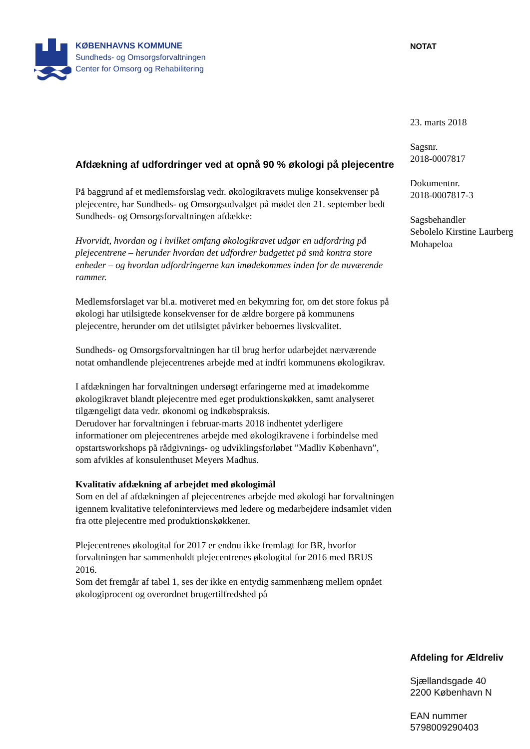KØBENHAVNS KOMMUNE
Sundheds- og Omsorgsforvaltningen
Center for Omsorg og Rehabilitering
Afdækning af udfordringer ved at opnå 90 % økologi på plejecentre
På baggrund af et medlemsforslag vedr. økologikravets mulige konsekvenser på plejecentre, har Sundheds- og Omsorgsudvalget på mødet den 21. september bedt Sundheds- og Omsorgsforvaltningen afdække:
Hvorvidt, hvordan og i hvilket omfang økologikravet udgør en udfordring på plejecentrene – herunder hvordan det udfordrer budgettet på små kontra store enheder – og hvordan udfordringerne kan imødekommes inden for de nuværende rammer.
Medlemsforslaget var bl.a. motiveret med en bekymring for, om det store fokus på økologi har utilsigtede konsekvenser for de ældre borgere på kommunens plejecentre, herunder om det utilsigtet påvirker beboernes livskvalitet.
Sundheds- og Omsorgsforvaltningen har til brug herfor udarbejdet nærværende notat omhandlende plejecentrenes arbejde med at indfri kommunens økologikrav.
I afdækningen har forvaltningen undersøgt erfaringerne med at imødekomme økologikravet blandt plejecentre med eget produktionskøkken, samt analyseret tilgængeligt data vedr. økonomi og indkøbspraksis.
Derudover har forvaltningen i februar-marts 2018 indhentet yderligere informationer om plejecentrenes arbejde med økologikravene i forbindelse med opstartsworkshops på rådgivnings- og udviklingsforløbet ”Madliv København”, som afvikles af konsulenthuset Meyers Madhus.
Kvalitativ afdækning af arbejdet med økologimål
Som en del af afdækningen af plejecentrenes arbejde med økologi har forvaltningen igennem kvalitative telefoninterviews med ledere og medarbejdere indsamlet viden fra otte plejecentre med produktionskøkkener.
Plejecentrenes økologital for 2017 er endnu ikke fremlagt for BR, hvorfor forvaltningen har sammenholdt plejecentrenes økologital for 2016 med BRUS 2016.
Som det fremgår af tabel 1, ses der ikke en entydig sammenhæng mellem opnået økologiprocent og overordnet brugertilfredshed på
NOTAT
23. marts 2018
Sagsnr.
2018-0007817
Dokumentnr.
2018-0007817-3
Sagsbehandler
Sebolelo Kirstine Laurberg Mohapeloa
Afdeling for Ældreliv
Sjællandsgade 40
2200 København N
EAN nummer
5798009290403